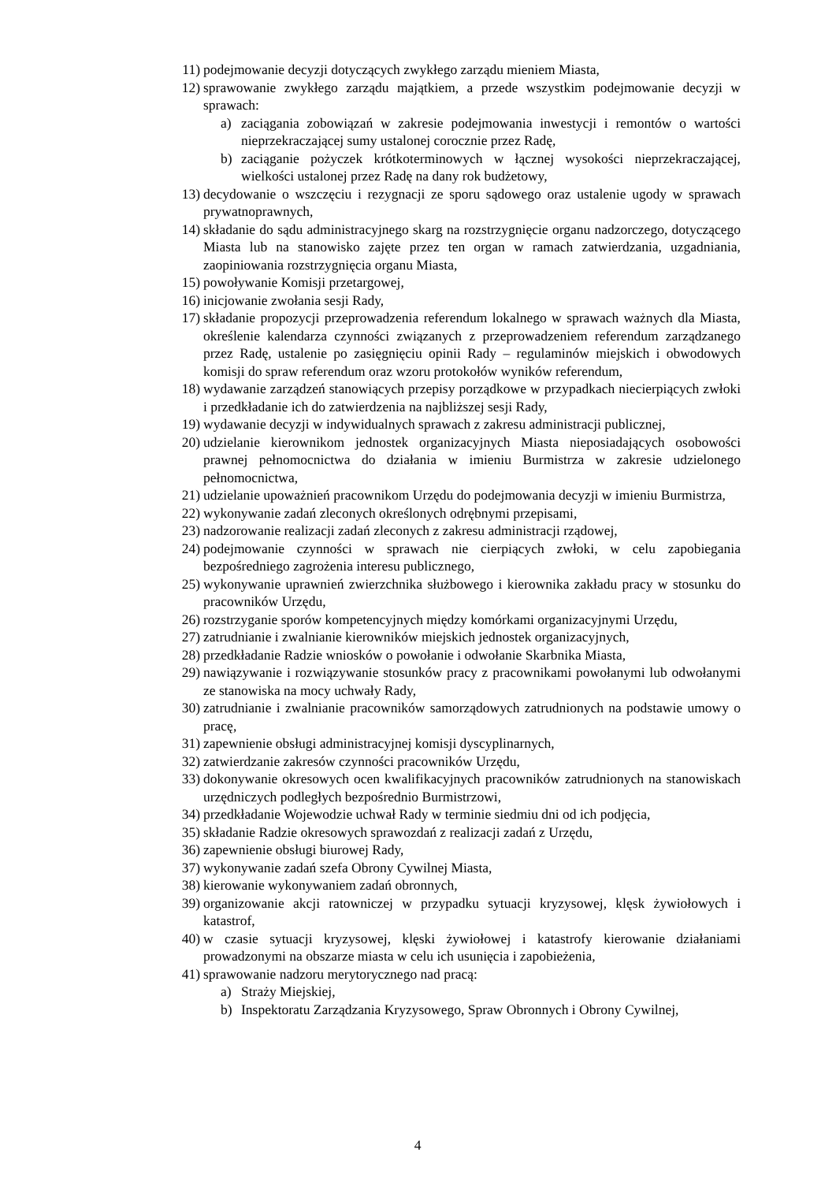11) podejmowanie decyzji dotyczących zwykłego zarządu mieniem Miasta,
12) sprawowanie zwykłego zarządu majątkiem, a przede wszystkim podejmowanie decyzji w sprawach:
a) zaciągania zobowiązań w zakresie podejmowania inwestycji i remontów o wartości nieprzekraczającej sumy ustalonej corocznie przez Radę,
b) zaciąganie pożyczek krótkoterminowych w łącznej wysokości nieprzekraczającej, wielkości ustalonej przez Radę na dany rok budżetowy,
13) decydowanie o wszczęciu i rezygnacji ze sporu sądowego oraz ustalenie ugody w sprawach prywatnoprawnych,
14) składanie do sądu administracyjnego skarg na rozstrzygnięcie organu nadzorczego, dotyczącego Miasta lub na stanowisko zajęte przez ten organ w ramach zatwierdzania, uzgadniania, zaopiniowania rozstrzygnięcia organu Miasta,
15) powoływanie Komisji przetargowej,
16) inicjowanie zwołania sesji Rady,
17) składanie propozycji przeprowadzenia referendum lokalnego w sprawach ważnych dla Miasta, określenie kalendarza czynności związanych z przeprowadzeniem referendum zarządzanego przez Radę, ustalenie po zasięgnięciu opinii Rady – regulaminów miejskich i obwodowych komisji do spraw referendum oraz wzoru protokołów wyników referendum,
18) wydawanie zarządzeń stanowiących przepisy porządkowe w przypadkach niecierpiących zwłoki i przedkładanie ich do zatwierdzenia na najbliższej sesji Rady,
19) wydawanie decyzji w indywidualnych sprawach z zakresu administracji publicznej,
20) udzielanie kierownikom jednostek organizacyjnych Miasta nieposiadających osobowości prawnej pełnomocnictwa do działania w imieniu Burmistrza w zakresie udzielonego pełnomocnictwa,
21) udzielanie upoważnień pracownikom Urzędu do podejmowania decyzji w imieniu Burmistrza,
22) wykonywanie zadań zleconych określonych odrębnymi przepisami,
23) nadzorowanie realizacji zadań zleconych z zakresu administracji rządowej,
24) podejmowanie czynności w sprawach nie cierpiących zwłoki, w celu zapobiegania bezpośredniego zagrożenia interesu publicznego,
25) wykonywanie uprawnień zwierzchnika służbowego i kierownika zakładu pracy w stosunku do pracowników Urzędu,
26) rozstrzyganie sporów kompetencyjnych między komórkami organizacyjnymi Urzędu,
27) zatrudnianie i zwalnianie kierowników miejskich jednostek organizacyjnych,
28) przedkładanie Radzie wniosków o powołanie i odwołanie Skarbnika Miasta,
29) nawiązywanie i rozwiązywanie stosunków pracy z pracownikami powołanymi lub odwołanymi ze stanowiska na mocy uchwały Rady,
30) zatrudnianie i zwalnianie pracowników samorządowych zatrudnionych na podstawie umowy o pracę,
31) zapewnienie obsługi administracyjnej komisji dyscyplinarnych,
32) zatwierdzanie zakresów czynności pracowników Urzędu,
33) dokonywanie okresowych ocen kwalifikacyjnych pracowników zatrudnionych na stanowiskach urzędniczych podległych bezpośrednio Burmistrzowi,
34) przedkładanie Wojewodzie uchwał Rady w terminie siedmiu dni od ich podjęcia,
35) składanie Radzie okresowych sprawozdań z realizacji zadań z Urzędu,
36) zapewnienie obsługi biurowej Rady,
37) wykonywanie zadań szefa Obrony Cywilnej Miasta,
38) kierowanie wykonywaniem zadań obronnych,
39) organizowanie akcji ratowniczej w przypadku sytuacji kryzysowej, klęsk żywiołowych i katastrof,
40) w czasie sytuacji kryzysowej, klęski żywiołowej i katastrofy kierowanie działaniami prowadzonymi na obszarze miasta w celu ich usunięcia i zapobieżenia,
41) sprawowanie nadzoru merytorycznego nad pracą:
a) Straży Miejskiej,
b) Inspektoratu Zarządzania Kryzysowego, Spraw Obronnych i Obrony Cywilnej,
4